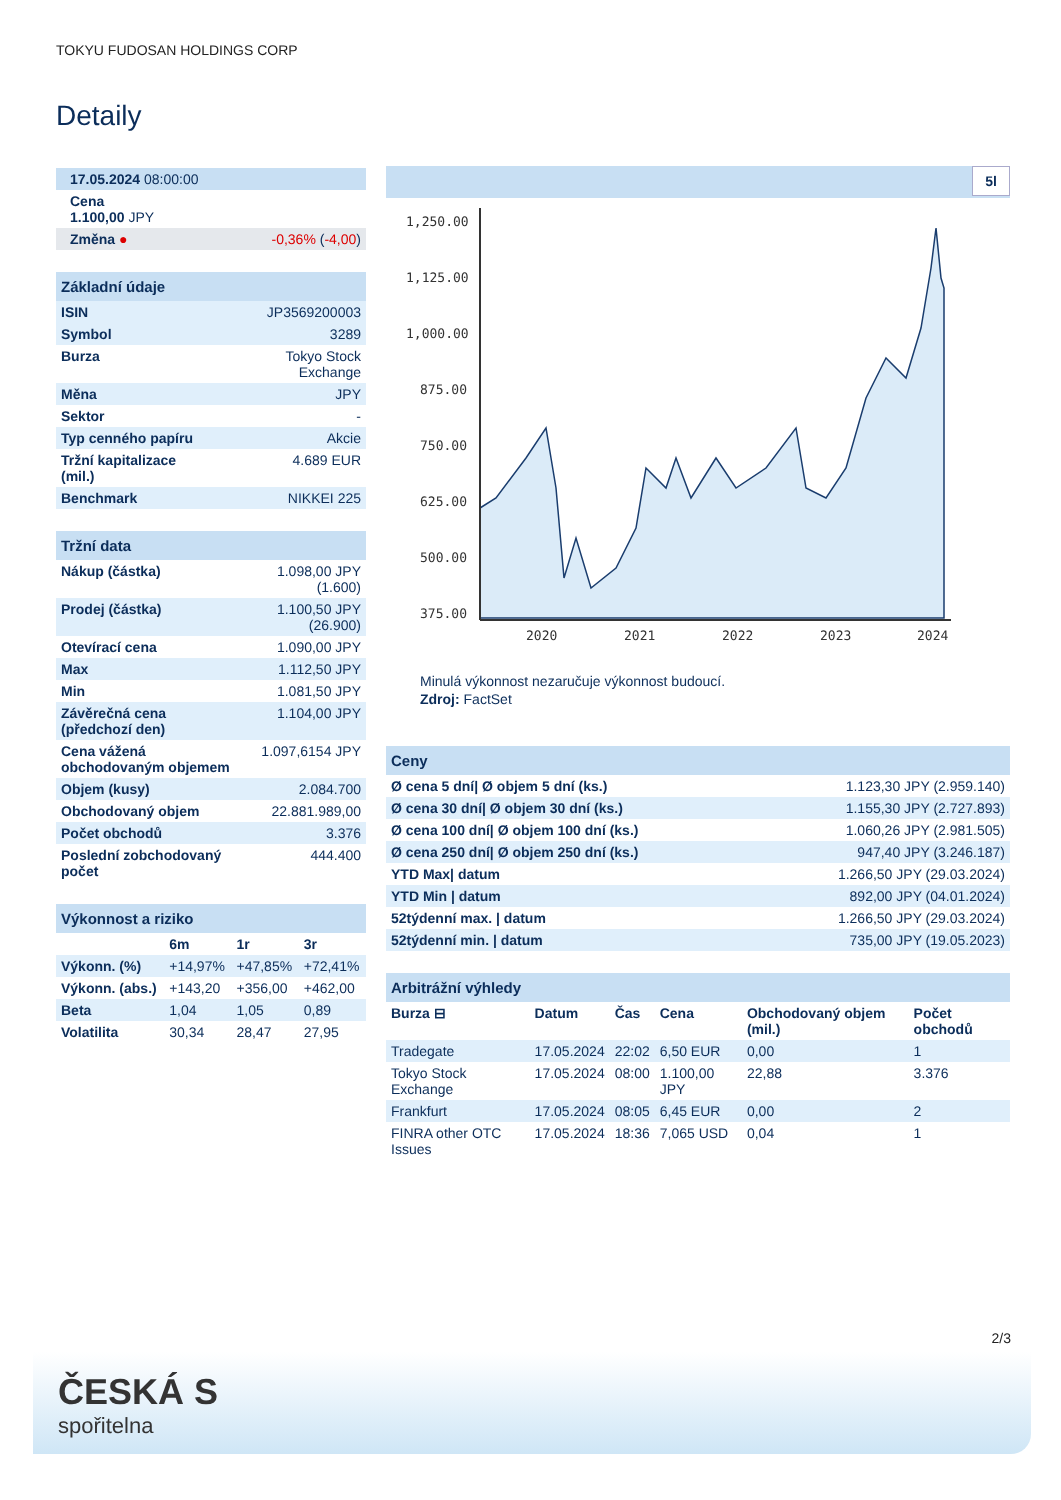TOKYU FUDOSAN HOLDINGS CORP
Detaily
| 17.05.2024 08:00:00 | |
| Cena 1.100,00 JPY | |
| Změna ● | -0,36% ( -4,00 ) |
| Základní údaje | |
| --- | --- |
| ISIN | JP3569200003 |
| Symbol | 3289 |
| Burza | Tokyo Stock Exchange |
| Měna | JPY |
| Sektor | - |
| Typ cenného papíru | Akcie |
| Tržní kapitalizace (mil.) | 4.689 EUR |
| Benchmark | NIKKEI 225 |
| Tržní data | |
| --- | --- |
| Nákup (částka) | 1.098,00 JPY (1.600) |
| Prodej (částka) | 1.100,50 JPY (26.900) |
| Otevírací cena | 1.090,00 JPY |
| Max | 1.112,50 JPY |
| Min | 1.081,50 JPY |
| Závěrečná cena (předchozí den) | 1.104,00 JPY |
| Cena vážená obchodovaným objemem | 1.097,6154 JPY |
| Objem (kusy) | 2.084.700 |
| Obchodovaný objem | 22.881.989,00 |
| Počet obchodů | 3.376 |
| Poslední zobchodovaný počet | 444.400 |
| Výkonnost a riziko | | | |
| --- | --- | --- | --- |
| | 6m | 1r | 3r |
| Výkonn. (%) | +14,97% | +47,85% | +72,41% |
| Výkonn. (abs.) | +143,20 | +356,00 | +462,00 |
| Beta | 1,04 | 1,05 | 0,89 |
| Volatilita | 30,34 | 28,47 | 27,95 |
5l
1,250.00
1,125.00
1,000.00
875.00
750.00
625.00
500.00
375.00
2020
2021
2022
2023
2024
Minulá výkonnost nezaručuje výkonnost budoucí.
Zdroj: FactSet
| Ceny | |
| --- | --- |
| Ø cena 5 dní/ Ø objem 5 dní (ks.) | 1.123,30 JPY (2.959.140) |
| Ø cena 30 dní/ Ø objem 30 dní (ks.) | 1.155,30 JPY (2.727.893) |
| Ø cena 100 dní/ Ø objem 100 dní (ks.) | 1.060,26 JPY (2.981.505) |
| Ø cena 250 dní/ Ø objem 250 dní (ks.) | 947,40 JPY (3.246.187) |
| YTD Max/ datum | 1.266,50 JPY (29.03.2024) |
| YTD Min / datum | 892,00 JPY (04.01.2024) |
| 52týdenní max. / datum | 1.266,50 JPY (29.03.2024) |
| 52týdenní min. / datum | 735,00 JPY (19.05.2023) |
| Arbitrážní výhledy | | | | | |
| --- | --- | --- | --- | --- | --- |
| Burza ⊟ | Datum | Čas | Cena | Obchodovaný objem (mil.) | Počet obchodů |
| Tradegate | 17.05.2024 | 22:02 | 6,50 EUR | 0,00 | 1 |
| Tokyo Stock Exchange | 17.05.2024 | 08:00 | 1.100,00 JPY | 22,88 | 3.376 |
| Frankfurt | 17.05.2024 | 08:05 | 6,45 EUR | 0,00 | 2 |
| FINRA other OTC Issues | 17.05.2024 | 18:36 | 7,065 USD | 0,04 | 1 |
2/3
ČESKÁ S
spořitelna